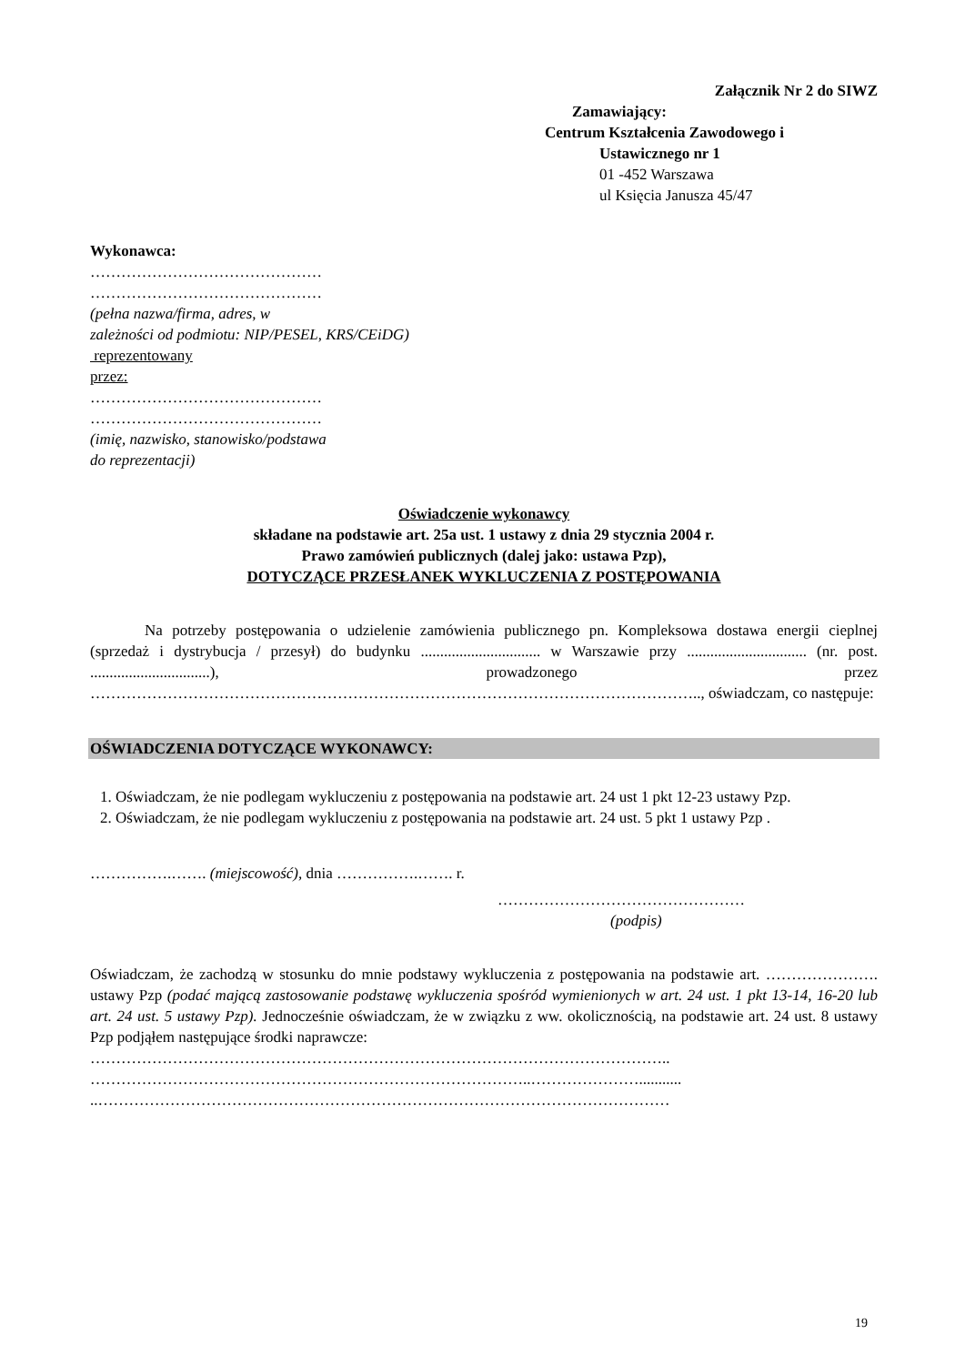Załącznik Nr 2 do SIWZ
Zamawiający:
Centrum Kształcenia Zawodowego i
Ustawicznego nr 1
01 -452 Warszawa
ul Księcia Janusza 45/47
Wykonawca:
………………………………………
………………………………………
(pełna nazwa/firma, adres, w
zależności od podmiotu: NIP/PESEL, KRS/CEiDG)
reprezentowany
przez:
………………………………………
………………………………………
(imię, nazwisko, stanowisko/podstawa
do reprezentacji)
Oświadczenie wykonawcy
składane na podstawie art. 25a ust. 1 ustawy z dnia 29 stycznia 2004 r.
Prawo zamówień publicznych (dalej jako: ustawa Pzp),
DOTYCZĄCE PRZESŁANEK WYKLUCZENIA Z POSTĘPOWANIA
Na potrzeby postępowania o udzielenie zamówienia publicznego pn. Kompleksowa dostawa energii cieplnej (sprzedaż i dystrybucja / przesył) do budynku ............................... w Warszawie przy ............................... (nr. post. ...............................), prowadzonego przez ……………………………………………………………………………………………………….., oświadczam, co następuje:
OŚWIADCZENIA DOTYCZĄCE WYKONAWCY:
1. Oświadczam, że nie podlegam wykluczeniu z postępowania na podstawie art. 24 ust 1 pkt 12-23 ustawy Pzp.
2. Oświadczam, że nie podlegam wykluczeniu z postępowania na podstawie art. 24 ust. 5 pkt 1 ustawy Pzp .
…………….……. (miejscowość), dnia …………….……. r.
…………………………………………
(podpis)
Oświadczam, że zachodzą w stosunku do mnie podstawy wykluczenia z postępowania na podstawie art. …………………. ustawy Pzp (podać mającą zastosowanie podstawę wykluczenia spośród wymienionych w art. 24 ust. 1 pkt 13-14, 16-20 lub art. 24 ust. 5 ustawy Pzp). Jednocześnie oświadczam, że w związku z ww. okolicznością, na podstawie art. 24 ust. 8 ustawy Pzp podjąłem następujące środki naprawcze:
…………………………………………………………………………………………………..
…………………………………………………………………………..…………………...........
..…………………………………………………………………………………………………
19